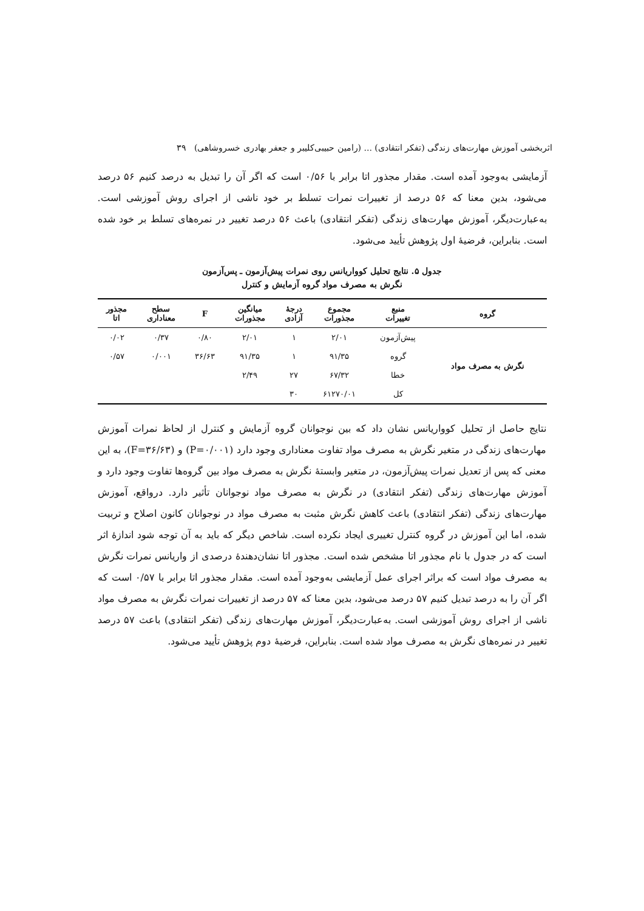اثربخشی آموزش مهارت‌های زندگی (تفکر انتقادی) ... (رامین حبیبی‌کلیبر و جعفر بهادری خسروشاهی) ۳۹
آزمایشی به‌وجود آمده است. مقدار مجذور اتا برابر با ۰/۵۶ است که اگر آن را تبدیل به درصد کنیم ۵۶ درصد می‌شود، بدین معنا که ۵۶ درصد از تغییرات نمرات تسلط بر خود ناشی از اجرای روش آموزشی است. به‌عبارت‌دیگر، آموزش مهارت‌های زندگی (تفکر انتقادی) باعث ۵۶ درصد تغییر در نمره‌های تسلط بر خود شده است. بنابراین، فرضیهٔ اول پژوهش تأیید می‌شود.
جدول ۵. نتایج تحلیل کوواریانس روی نمرات پیش‌آزمون ـ پس‌آزمون
نگرش به مصرف مواد گروه آزمایش و کنترل
| گروه | منبع تغییرات | مجموع مجذورات | درجهٔ آزادی | میانگین مجذورات | F | سطح معناداری | مجذور اتا |
| --- | --- | --- | --- | --- | --- | --- | --- |
| نگرش به مصرف مواد | پیش‌آزمون | ۲/۰۱ | ۱ | ۲/۰۱ | ۰/۸۰ | ۰/۳۷ | ۰/۰۲ |
| | گروه | ۹۱/۳۵ | ۱ | ۹۱/۳۵ | ۳۶/۶۳ | ۰/۰۰۱ | ۰/۵۷ |
| | خطا | ۶۷/۳۲ | ۲۷ | ۲/۴۹ | | | |
| | کل | ۶۱۲۷۰/۰۱ | ۳۰ | | | | |
نتایج حاصل از تحلیل کوواریانس نشان داد که بین نوجوانان گروه آزمایش و کنترل از لحاظ نمرات آموزش مهارت‌های زندگی در متغیر نگرش به مصرف مواد تفاوت معناداری وجود دارد (P=۰/۰۰۱) و (F=۳۶/۶۳)، به این معنی که پس از تعدیل نمرات پیش‌آزمون، در متغیر وابستهٔ نگرش به مصرف مواد بین گروه‌ها تفاوت وجود دارد و آموزش مهارت‌های زندگی (تفکر انتقادی) در نگرش به مصرف مواد نوجوانان تأثیر دارد. درواقع، آموزش مهارت‌های زندگی (تفکر انتقادی) باعث کاهش نگرش مثبت به مصرف مواد در نوجوانان کانون اصلاح و تربیت شده، اما این آموزش در گروه کنترل تغییری ایجاد نکرده است. شاخص دیگر که باید به آن توجه شود اندازهٔ اثر است که در جدول با نام مجذور اتا مشخص شده است. مجذور اتا نشان‌دهندهٔ درصدی از واریانس نمرات نگرش به مصرف مواد است که براثر اجرای عمل آزمایشی به‌وجود آمده است. مقدار مجذور اتا برابر با ۰/۵۷ است که اگر آن را به درصد تبدیل کنیم ۵۷ درصد می‌شود، بدین معنا که ۵۷ درصد از تغییرات نمرات نگرش به مصرف مواد ناشی از اجرای روش آموزشی است. به‌عبارت‌دیگر، آموزش مهارت‌های زندگی (تفکر انتقادی) باعث ۵۷ درصد تغییر در نمره‌های نگرش به مصرف مواد شده است. بنابراین، فرضیهٔ دوم پژوهش تأیید می‌شود.